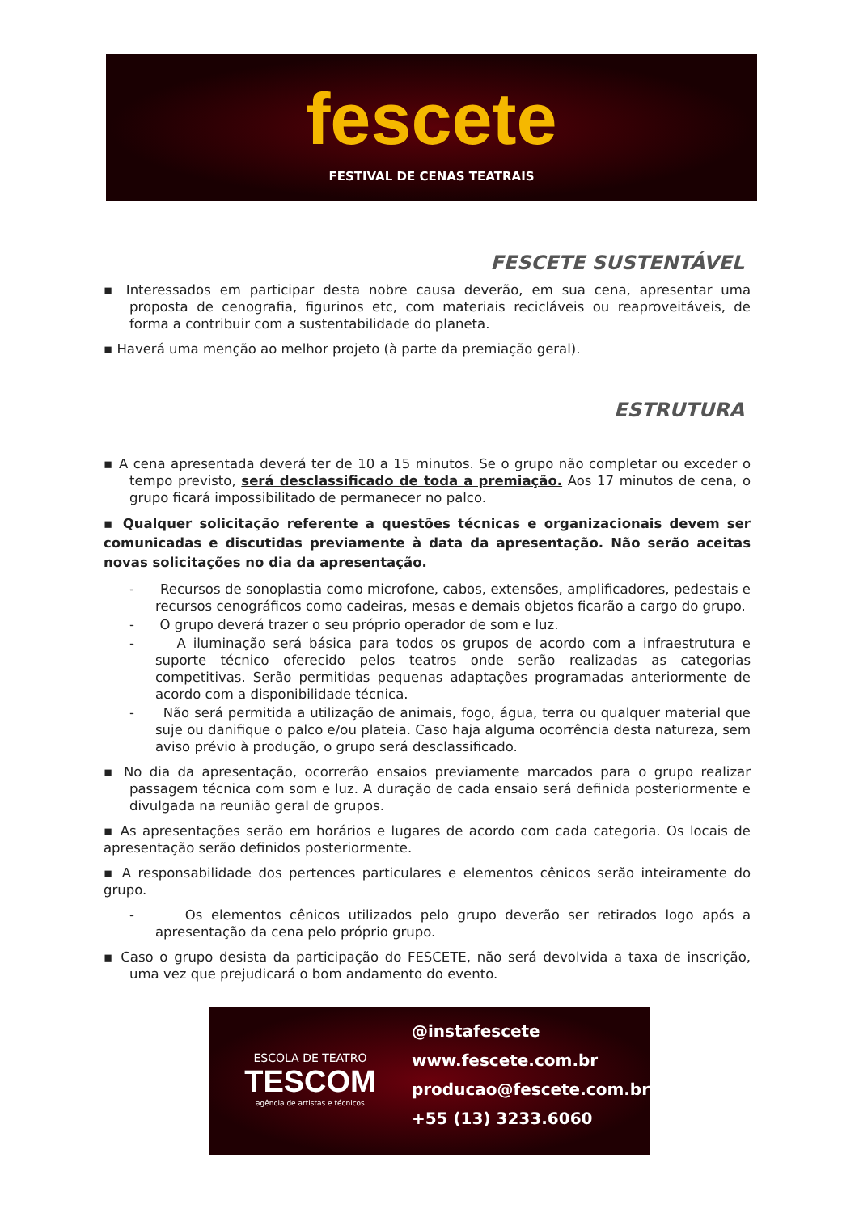fescete
FESTIVAL DE CENAS TEATRAIS
FESCETE SUSTENTÁVEL
▪ Interessados em participar desta nobre causa deverão, em sua cena, apresentar uma proposta de cenografia, figurinos etc, com materiais recicláveis ou reaproveitáveis, de forma a contribuir com a sustentabilidade do planeta.
▪ Haverá uma menção ao melhor projeto (à parte da premiação geral).
ESTRUTURA
▪ A cena apresentada deverá ter de 10 a 15 minutos. Se o grupo não completar ou exceder o tempo previsto, será desclassificado de toda a premiação. Aos 17 minutos de cena, o grupo ficará impossibilitado de permanecer no palco.
▪ Qualquer solicitação referente a questões técnicas e organizacionais devem ser comunicadas e discutidas previamente à data da apresentação. Não serão aceitas novas solicitações no dia da apresentação.
- Recursos de sonoplastia como microfone, cabos, extensões, amplificadores, pedestais e recursos cenográficos como cadeiras, mesas e demais objetos ficarão a cargo do grupo.
- O grupo deverá trazer o seu próprio operador de som e luz.
- A iluminação será básica para todos os grupos de acordo com a infraestrutura e suporte técnico oferecido pelos teatros onde serão realizadas as categorias competitivas. Serão permitidas pequenas adaptações programadas anteriormente de acordo com a disponibilidade técnica.
- Não será permitida a utilização de animais, fogo, água, terra ou qualquer material que suje ou danifique o palco e/ou plateia. Caso haja alguma ocorrência desta natureza, sem aviso prévio à produção, o grupo será desclassificado.
▪ No dia da apresentação, ocorrerão ensaios previamente marcados para o grupo realizar passagem técnica com som e luz. A duração de cada ensaio será definida posteriormente e divulgada na reunião geral de grupos.
▪ As apresentações serão em horários e lugares de acordo com cada categoria. Os locais de apresentação serão definidos posteriormente.
▪ A responsabilidade dos pertences particulares e elementos cênicos serão inteiramente do grupo.
- Os elementos cênicos utilizados pelo grupo deverão ser retirados logo após a apresentação da cena pelo próprio grupo.
▪ Caso o grupo desista da participação do FESCETE, não será devolvida a taxa de inscrição, uma vez que prejudicará o bom andamento do evento.
ESCOLA DE TEATRO
TESCOM
agência de artistas e técnicos
@instafescete
www.fescete.com.br
producao@fescete.com.br
+55 (13) 3233.6060